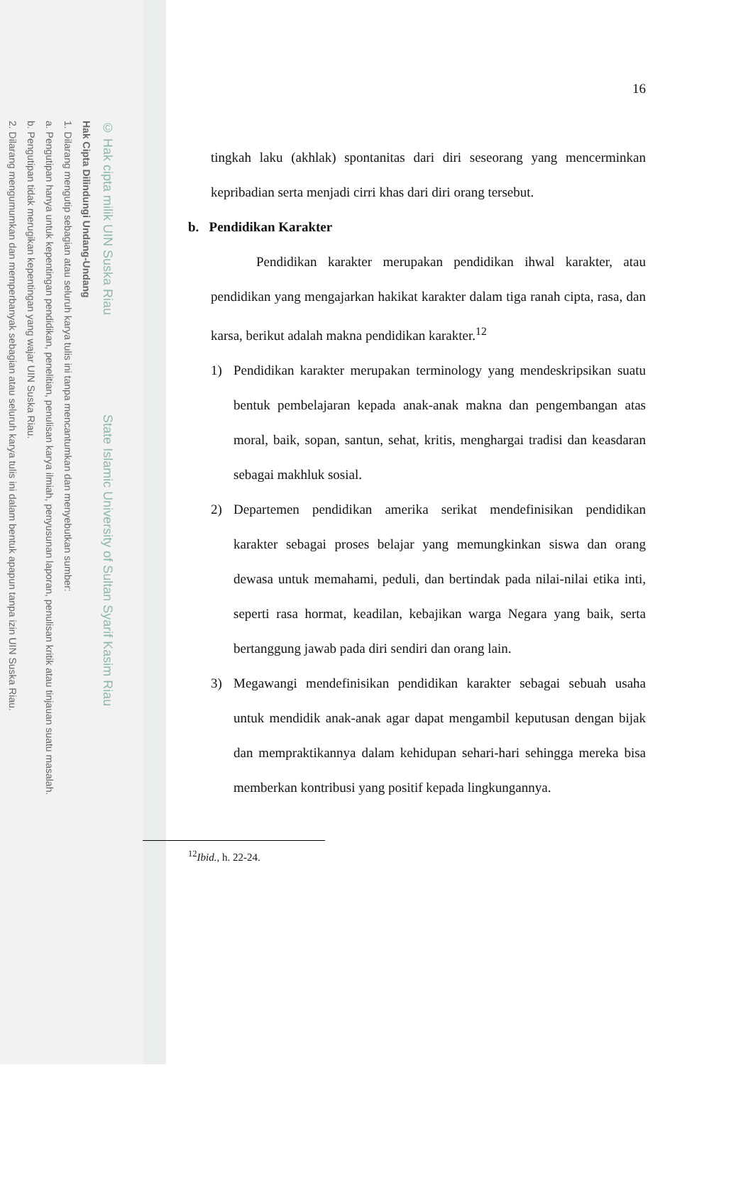© Hak cipta milik UIN Suska Riau State Islamic University of Sultan Syarif Kasim Riau
Hak Cipta Dilindungi Undang-Undang
1. Dilarang mengutip sebagian atau seluruh karya tulis ini tanpa mencantumkan dan menyebutkan sumber:
a. Pengutipan hanya untuk kepentingan pendidikan, penelitian, penulisan karya ilmiah, penyusunan laporan, penulisan kritik atau tinjauan suatu masalah.
b. Pengutipan tidak merugikan kepentingan yang wajar UIN Suska Riau.
2. Dilarang mengumumkan dan memperbanyak sebagian atau seluruh karya tulis ini dalam bentuk apapun tanpa izin UIN Suska Riau.
16
tingkah laku (akhlak) spontanitas dari diri seseorang yang mencerminkan kepribadian serta menjadi cirri khas dari diri orang tersebut.
b. Pendidikan Karakter
Pendidikan karakter merupakan pendidikan ihwal karakter, atau pendidikan yang mengajarkan hakikat karakter dalam tiga ranah cipta, rasa, dan karsa, berikut adalah makna pendidikan karakter.<sup>12</sup>
1) Pendidikan karakter merupakan terminology yang mendeskripsikan suatu bentuk pembelajaran kepada anak-anak makna dan pengembangan atas moral, baik, sopan, santun, sehat, kritis, menghargai tradisi dan keasdaran sebagai makhluk sosial.
2) Departemen pendidikan amerika serikat mendefinisikan pendidikan karakter sebagai proses belajar yang memungkinkan siswa dan orang dewasa untuk memahami, peduli, dan bertindak pada nilai-nilai etika inti, seperti rasa hormat, keadilan, kebajikan warga Negara yang baik, serta bertanggung jawab pada diri sendiri dan orang lain.
3) Megawangi mendefinisikan pendidikan karakter sebagai sebuah usaha untuk mendidik anak-anak agar dapat mengambil keputusan dengan bijak dan mempraktikannya dalam kehidupan sehari-hari sehingga mereka bisa memberkan kontribusi yang positif kepada lingkungannya.
<sup>12</sup> Ibid., h. 22-24.